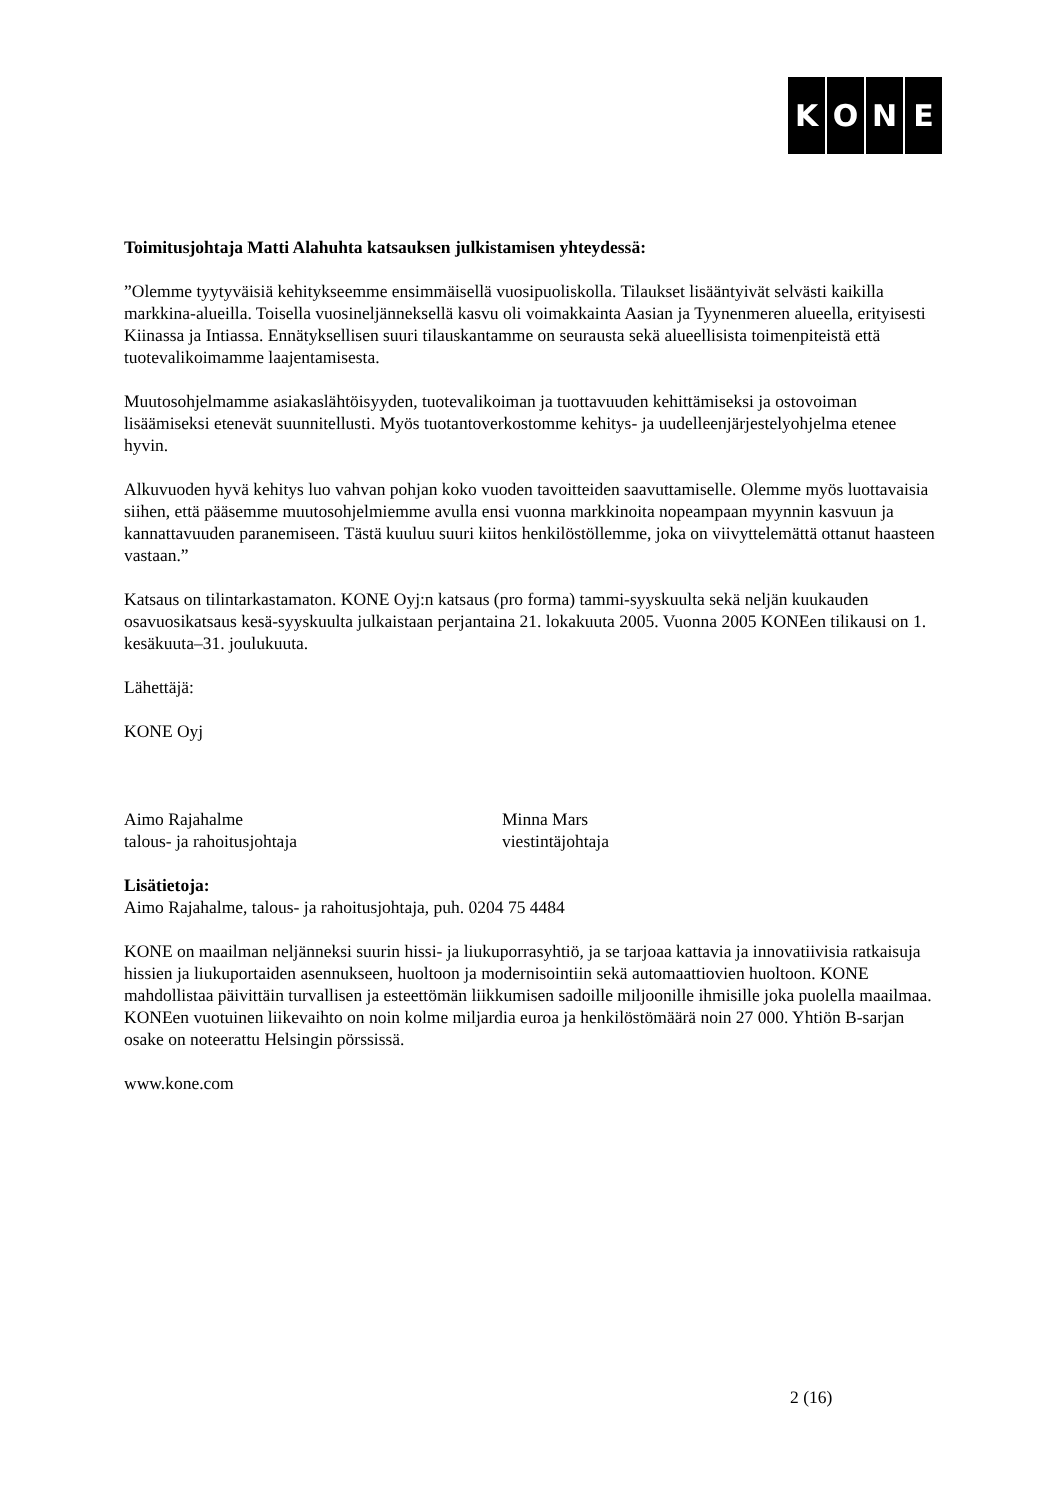KONE
Toimitusjohtaja Matti Alahuhta katsauksen julkistamisen yhteydessä:
”Olemme tyytyväisiä kehitykseemme ensimmäisellä vuosipuoliskolla. Tilaukset lisääntyivät selvästi kaikilla markkina-alueilla. Toisella vuosineljänneksellä kasvu oli voimakkainta Aasian ja Tyynenmeren alueella, erityisesti Kiinassa ja Intiassa. Ennätyksellisen suuri tilauskantamme on seurausta sekä alueellisista toimenpiteistä että tuotevalikoimamme laajentamisesta.
Muutosohjelmamme asiakaslähtöisyyden, tuotevalikoiman ja tuottavuuden kehittämiseksi ja ostovoiman lisäämiseksi etenevät suunnitellusti. Myös tuotantoverkostomme kehitys- ja uudelleenjärjestelyohjelma etenee hyvin.
Alkuvuoden hyvä kehitys luo vahvan pohjan koko vuoden tavoitteiden saavuttamiselle. Olemme myös luottavaisia siihen, että pääsemme muutosohjelmiemme avulla ensi vuonna markkinoita nopeampaan myynnin kasvuun ja kannattavuuden paranemiseen. Tästä kuuluu suuri kiitos henkilöstöllemme, joka on viivyttelemättä ottanut haasteen vastaan.”
Katsaus on tilintarkastamaton. KONE Oyj:n katsaus (pro forma) tammi-syyskuulta sekä neljän kuukauden osavuosikatsaus kesä-syyskuulta julkaistaan perjantaina 21. lokakuuta 2005. Vuonna 2005 KONEen tilikausi on 1. kesäkuuta–31. joulukuuta.
Lähettäjä:
KONE Oyj
Aimo Rajahalme
talous- ja rahoitusjohtaja
Minna Mars
viestintäjohtaja
Lisätietoja:
Aimo Rajahalme, talous- ja rahoitusjohtaja, puh. 0204 75 4484
KONE on maailman neljänneksi suurin hissi- ja liukuporrasyhtiö, ja se tarjoaa kattavia ja innovatiivisia ratkaisuja hissien ja liukuportaiden asennukseen, huoltoon ja modernisointiin sekä automaattiovien huoltoon. KONE mahdollistaa päivittäin turvallisen ja esteettömän liikkumisen sadoille miljoonille ihmisille joka puolella maailmaa. KONEen vuotuinen liikevaihto on noin kolme miljardia euroa ja henkilöstömäärä noin 27 000. Yhtiön B-sarjan osake on noteerattu Helsingin pörssissä.
www.kone.com
2 (16)